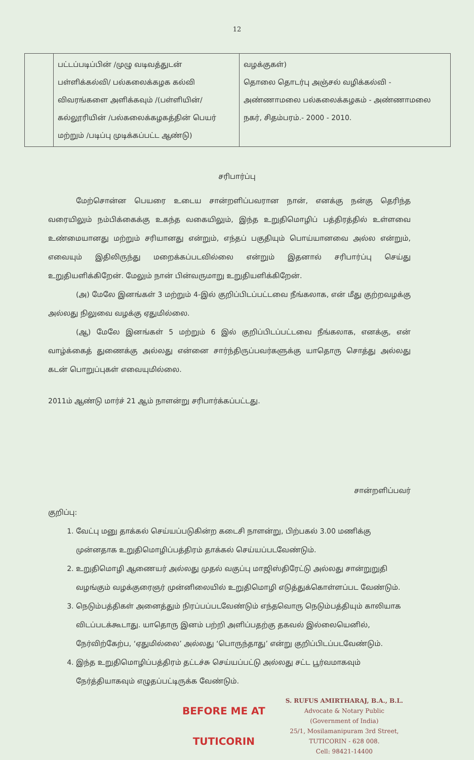12
| | பட்டப்படிப்பின் /முழு வடிவத்துடன் பள்ளிக்கல்வி/ பல்கலைக்கழக கல்வி விவரங்களை அளிக்கவும் /(பள்ளியின்/ கல்லூரியின் /பல்கலைக்கழகத்தின் பெயர் மற்றும் /படிப்பு முடிக்கப்பட்ட ஆண்டு) | வழக்குகள்) தொலை தொடர்பு அஞ்சல் வழிக்கல்வி - அண்ணாமலை பல்கலைக்கழகம் - அண்ணாமலை நகர், சிதம்பரம்.- 2000 - 2010. |
சரிபார்ப்பு
மேற்சொன்ன பெயரை உடைய சான்றளிப்பவரான நான், எனக்கு நன்கு தெரிந்த வரையிலும் நம்பிக்கைக்கு உகந்த வகையிலும், இந்த உறுதிமொழிப் பத்திரத்தில் உள்ளவை உண்மையானது மற்றும் சரியானது என்றும், எந்தப் பகுதியும் பொய்யானவை அல்ல என்றும், எவையும் இதிலிருந்து மறைக்கப்படவில்லை என்றும் இதனால் சரிபார்ப்பு செய்து உறுதியளிக்கிறேன். மேலும் நான் பின்வருமாறு உறுதியளிக்கிறேன்.
(அ) மேலே இனங்கள் 3 மற்றும் 4-இல் குறிப்பிடப்பட்டவை நீங்கலாக, என் மீது குற்றவழக்கு அல்லது நிலுவை வழக்கு ஏதுமில்லை.
(ஆ) மேலே இனங்கள் 5 மற்றும் 6 இல் குறிப்பிடப்பட்டவை நீங்கலாக, எனக்கு, என் வாழ்க்கைத் துணைக்கு அல்லது என்னை சார்ந்திருப்பவர்களுக்கு யாதொரு சொத்து அல்லது கடன் பொறுப்புகள் எவையுமில்லை.
2011ம் ஆண்டு மார்ச் 21 ஆம் நாளன்று சரிபார்க்கப்பட்டது.
சான்றளிப்பவர்
குறிப்பு:
1. வேட்பு மனு தாக்கல் செய்யப்படுகின்ற கடைசி நாளன்று, பிற்பகல் 3.00 மணிக்கு முன்னதாக உறுதிமொழிப்பத்திரம் தாக்கல் செய்யப்படவேண்டும்.
2. உறுதிமொழி ஆணையர் அல்லது முதல் வகுப்பு மாஜிஸ்திரேட்டு அல்லது சான்றுறுதி வழங்கும் வழக்குரைஞர் முன்னிலையில் உறுதிமொழி எடுத்துக்கொள்ளப்பட வேண்டும்.
3. நெடும்பத்திகள் அனைத்தும் நிரப்பப்படவேண்டும் எந்தவொரு நெடும்பத்தியும் காலியாக விடப்படக்கூடாது. யாதொரு இனம் பற்றி அளிப்பதற்கு தகவல் இல்லையெனில், நேர்விற்கேற்ப, ‘ஏதுமில்லை’ அல்லது ‘பொருந்தாது’ என்று குறிப்பிடப்படவேண்டும்.
4. இந்த உறுதிமொழிப்பத்திரம் தட்டச்சு செய்யப்பட்டு அல்லது சட்ட பூர்வமாகவும் நேர்த்தியாகவும் எழுதப்பட்டிருக்க வேண்டும்.
BEFORE ME AT
TUTICORIN
S. RUFUS AMIRTHARAJ, B.A., B.L.
Advocate & Notary Public
(Government of India)
25/1, Mosilamanipuram 3rd Street,
TUTICORIN - 628 008.
Cell: 98421-14400